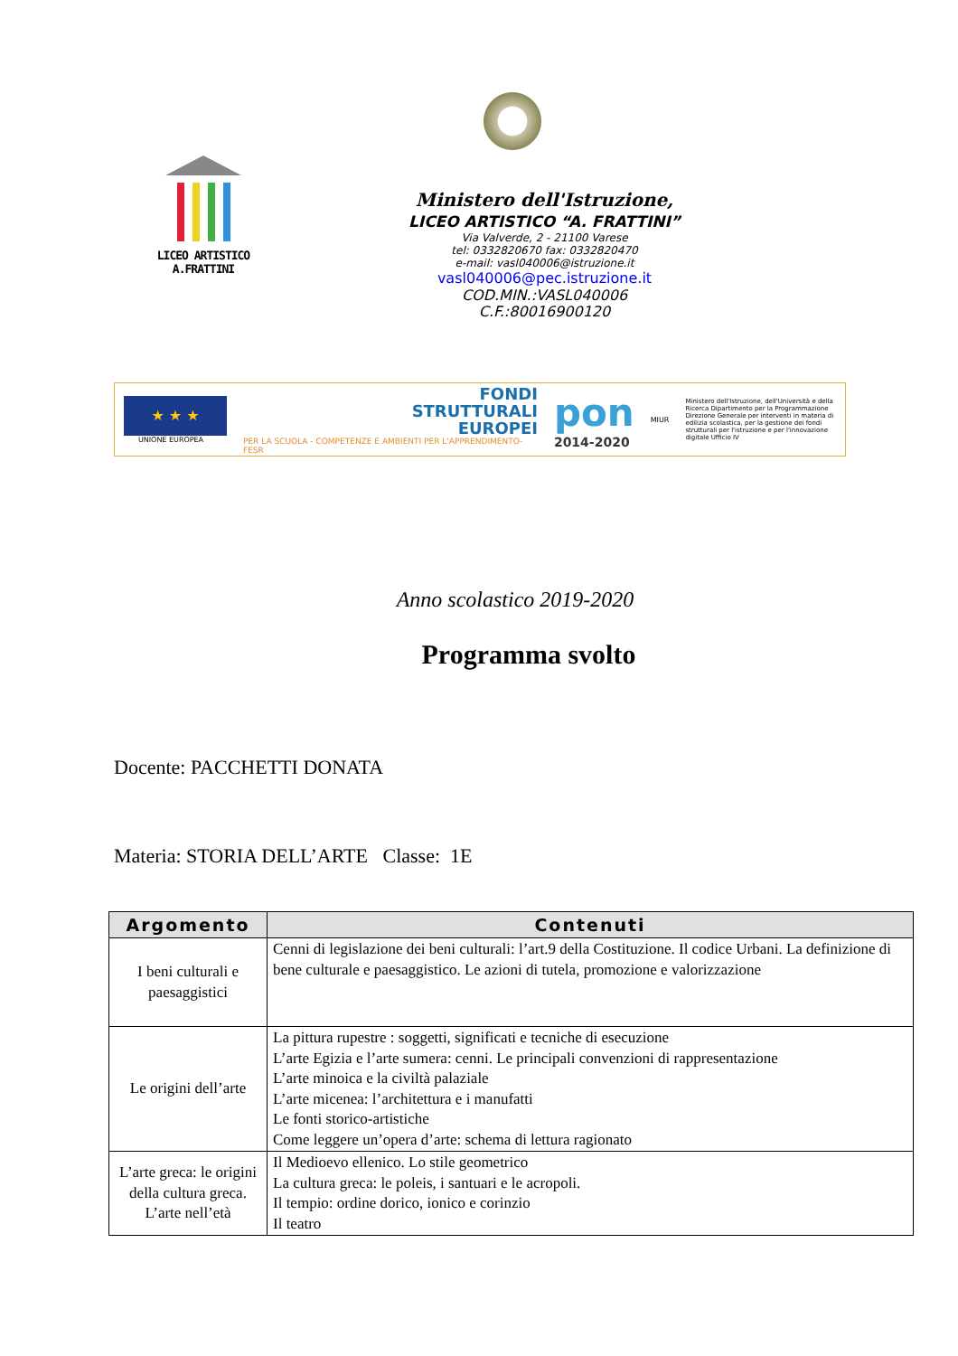LICEO ARTISTICO A.FRATTINI
Ministero dell'Istruzione,
LICEO ARTISTICO “A. FRATTINI”
Via Valverde, 2 - 21100 Varese
tel: 0332820670 fax: 0332820470
e-mail: vasl040006@istruzione.it
vasl040006@pec.istruzione.it
COD.MIN.:VASL040006
C.F.:80016900120
★ ★ ★
UNIONE EUROPEA
FONDI
STRUTTURALI
EUROPEI
PER LA SCUOLA - COMPETENZE E AMBIENTI PER L'APPRENDIMENTO-FESR
pon
2014-2020
MIUR
Ministero dell'Istruzione, dell'Università e della Ricerca Dipartimento per la Programmazione Direzione Generale per interventi in materia di edilizia scolastica, per la gestione dei fondi strutturali per l'istruzione e per l'innovazione digitale Ufficio IV
Anno scolastico 2019-2020
Programma svolto
Docente: PACCHETTI DONATA
Materia: STORIA DELL’ARTE Classe: 1E
| Argomento | Contenuti |
| --- | --- |
| I beni culturali e paesaggistici | Cenni di legislazione dei beni culturali: l’art.9 della Costituzione. Il codice Urbani. La definizione di bene culturale e paesaggistico. Le azioni di tutela, promozione e valorizzazione |
| Le origini dell’arte | La pittura rupestre : soggetti, significati e tecniche di esecuzione L’arte Egizia e l’arte sumera: cenni. Le principali convenzioni di rappresentazione L’arte minoica e la civiltà palaziale L’arte micenea: l’architettura e i manufatti Le fonti storico-artistiche Come leggere un’opera d’arte: schema di lettura ragionato |
| L’arte greca: le origini della cultura greca. L’arte nell’età | Il Medioevo ellenico. Lo stile geometrico La cultura greca: le poleis, i santuari e le acropoli. Il tempio: ordine dorico, ionico e corinzio Il teatro |